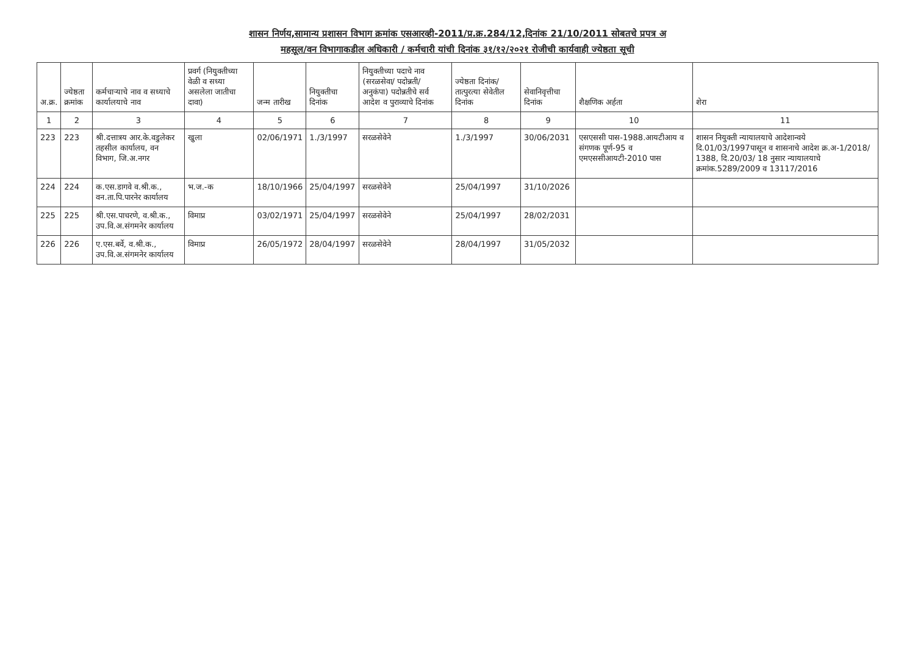शासन निर्णय,सामान्य प्रशासन विभाग क्रमांक एसआरव्ही-2011/प्र.क्र.284/12,दिनांक 21/10/2011 सोबतचे प्रपत्र अ
महसूल/वन विभागाकडील अधिकारी / कर्मचारी यांची दिनांक ३१/१२/२०२१ रोजीची कार्यवाही ज्येष्ठता सूची
| अ.क्र. | ज्येष्ठता क्रमांक | कर्मचाऱ्याचे नाव व सध्याचे कार्यालयाचे नाव | प्रवर्ग (नियुक्तीच्या वेळी व सध्या असलेला जातीचा दावा) | जन्म तारीख | नियुक्तीचा दिनांक | नियुक्तीच्या पदाचे नाव (सरळसेवा/ पदोन्नती/ अनुकंपा) पदोन्नतीचे सर्व आदेश व पुराव्याचे दिनांक | ज्येष्ठता दिनांक/ तात्पुरत्या सेवेतील दिनांक | सेवानिवृत्तीचा दिनांक | शैक्षणिक अर्हता | शेरा |
| --- | --- | --- | --- | --- | --- | --- | --- | --- | --- | --- |
| 1 | 2 | 3 | 4 | 5 | 6 | 7 | 8 | 9 | 10 | 11 |
| 223 | 223 | श्री.दत्तात्रय आर.के.वडुलेकर तहसील कार्यालय, वन विभाग, जि.अ.नगर | खुला | 02/06/1971 | 1./3/1997 | सरळसेवेने | 1./3/1997 | 30/06/2031 | एसएससी पास-1988.आयटीआय व संगणक पूर्ण-95 व एमएससीआयटी-2010 पास | शासन नियुक्ती न्यायालयाचे आदेशान्वये दि.01/03/1997पासून व शासनाचे आदेश क्र.अ-1/2018/ 1388, दि.20/03/ 18 नुसार न्यायालयाचे क्रमांक.5289/2009 व 13117/2016 |
| 224 | 224 | क.एस.डागवे व.श्री.क., वन.ता.पि.पारनेर कार्यालय | भ.ज.-क | 18/10/1966 | 25/04/1997 | सरळसेवेने | 25/04/1997 | 31/10/2026 | | |
| 225 | 225 | श्री.एस.पाचरणे, व.श्री.क., उप.वि.अ.संगमनेर कार्यालय | विमाप्र | 03/02/1971 | 25/04/1997 | सरळसेवेने | 25/04/1997 | 28/02/2031 | | |
| 226 | 226 | ए.एस.बर्वे, व.श्री.क., उप.वि.अ.संगमनेर कार्यालय | विमाप्र | 26/05/1972 | 28/04/1997 | सरळसेवेने | 28/04/1997 | 31/05/2032 | | |